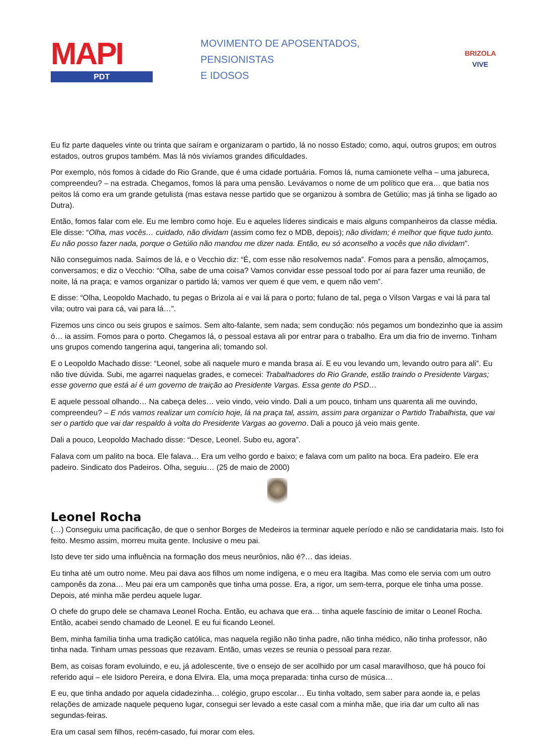MAPI
PDT
MOVIMENTO DE APOSENTADOS,
PENSIONISTAS
E IDOSOS
BRIZOLA VIVE
Eu fiz parte daqueles vinte ou trinta que saíram e organizaram o partido, lá no nosso Estado; como, aqui, outros grupos; em outros estados, outros grupos também. Mas lá nós vivíamos grandes dificuldades.
Por exemplo, nós fomos à cidade do Rio Grande, que é uma cidade portuária. Fomos lá, numa camionete velha – uma jabureca, compreendeu? – na estrada. Chegamos, fomos lá para uma pensão. Levávamos o nome de um político que era… que batia nos peitos lá como era um grande getulista (mas estava nesse partido que se organizou à sombra de Getúlio; mas já tinha se ligado ao Dutra).
Então, fomos falar com ele. Eu me lembro como hoje. Eu e aqueles líderes sindicais e mais alguns companheiros da classe média. Ele disse: “Olha, mas vocês… cuidado, não dividam (assim como fez o MDB, depois); não dividam; é melhor que fique tudo junto. Eu não posso fazer nada, porque o Getúlio não mandou me dizer nada. Então, eu só aconselho a vocês que não dividam”.
Não conseguimos nada. Saímos de lá, e o Vecchio diz: “É, com esse não resolvemos nada”. Fomos para a pensão, almoçamos, conversamos; e diz o Vecchio: “Olha, sabe de uma coisa? Vamos convidar esse pessoal todo por aí para fazer uma reunião, de noite, lá na praça; e vamos organizar o partido lá; vamos ver quem é que vem, e quem não vem”.
E disse: “Olha, Leopoldo Machado, tu pegas o Brizola aí e vai lá para o porto; fulano de tal, pega o Vilson Vargas e vai lá para tal vila; outro vai para cá, vai para lá…”.
Fizemos uns cinco ou seis grupos e saímos. Sem alto-falante, sem nada; sem condução: nós pegamos um bondezinho que ia assim ó… ia assim. Fomos para o porto. Chegamos lá, o pessoal estava ali por entrar para o trabalho. Era um dia frio de inverno. Tinham uns grupos comendo tangerina aqui, tangerina ali; tomando sol.
E o Leopoldo Machado disse: “Leonel, sobe ali naquele muro e manda brasa aí. E eu vou levando um, levando outro para ali”. Eu não tive dúvida. Subi, me agarrei naquelas grades, e comecei: Trabalhadores do Rio Grande, estão traindo o Presidente Vargas; esse governo que está aí é um governo de traição ao Presidente Vargas. Essa gente do PSD…
E aquele pessoal olhando… Na cabeça deles… veio vindo, veio vindo. Dali a um pouco, tinham uns quarenta ali me ouvindo, compreendeu? – E nós vamos realizar um comício hoje, lá na praça tal, assim, assim para organizar o Partido Trabalhista, que vai ser o partido que vai dar respaldo à volta do Presidente Vargas ao governo. Dali a pouco já veio mais gente.
Dali a pouco, Leopoldo Machado disse: “Desce, Leonel. Subo eu, agora”.
Falava com um palito na boca. Ele falava… Era um velho gordo e baixo; e falava com um palito na boca. Era padeiro. Ele era padeiro. Sindicato dos Padeiros. Olha, seguiu… (25 de maio de 2000)
Leonel Rocha
(…) Conseguiu uma pacificação, de que o senhor Borges de Medeiros ia terminar aquele período e não se candidataria mais. Isto foi feito. Mesmo assim, morreu muita gente. Inclusive o meu pai.
Isto deve ter sido uma influência na formação dos meus neurônios, não é?… das ideias.
Eu tinha até um outro nome. Meu pai dava aos filhos um nome indígena, e o meu era Itagiba. Mas como ele servia com um outro camponês da zona… Meu pai era um camponês que tinha uma posse. Era, a rigor, um sem-terra, porque ele tinha uma posse. Depois, até minha mãe perdeu aquele lugar.
O chefe do grupo dele se chamava Leonel Rocha. Então, eu achava que era… tinha aquele fascínio de imitar o Leonel Rocha. Então, acabei sendo chamado de Leonel. E eu fui ficando Leonel.
Bem, minha família tinha uma tradição católica, mas naquela região não tinha padre, não tinha médico, não tinha professor, não tinha nada. Tinham umas pessoas que rezavam. Então, umas vezes se reunia o pessoal para rezar.
Bem, as coisas foram evoluindo, e eu, já adolescente, tive o ensejo de ser acolhido por um casal maravilhoso, que há pouco foi referido aqui – ele Isidoro Pereira, e dona Elvira. Ela, uma moça preparada: tinha curso de música…
E eu, que tinha andado por aquela cidadezinha… colégio, grupo escolar… Eu tinha voltado, sem saber para aonde ia, e pelas relações de amizade naquele pequeno lugar, consegui ser levado a este casal com a minha mãe, que iria dar um culto ali nas segundas-feiras.
Era um casal sem filhos, recém-casado, fui morar com eles.